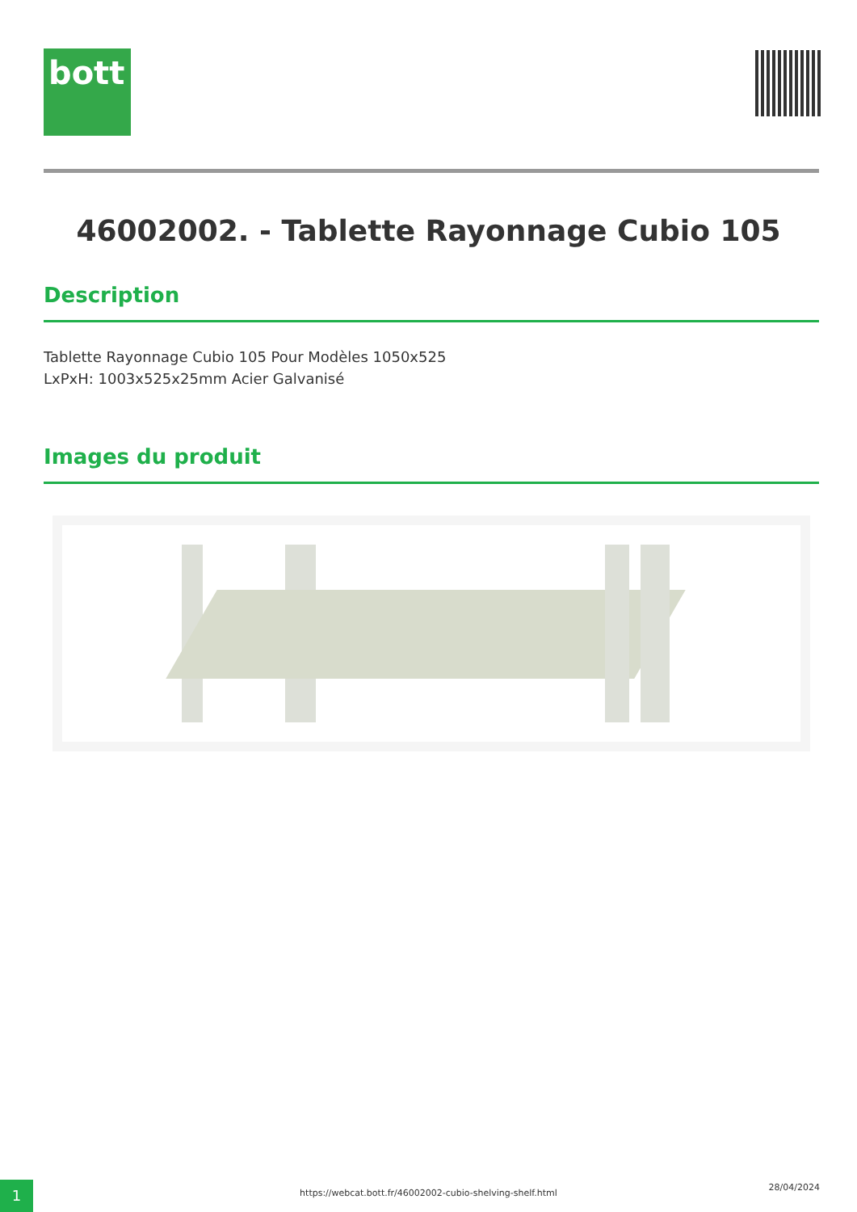bott
46002002. - Tablette Rayonnage Cubio 105
Description
Tablette Rayonnage Cubio 105 Pour Modèles 1050x525
LxPxH: 1003x525x25mm Acier Galvanisé
Images du produit
1 https://webcat.bott.fr/46002002-cubio-shelving-shelf.html
28/04/2024